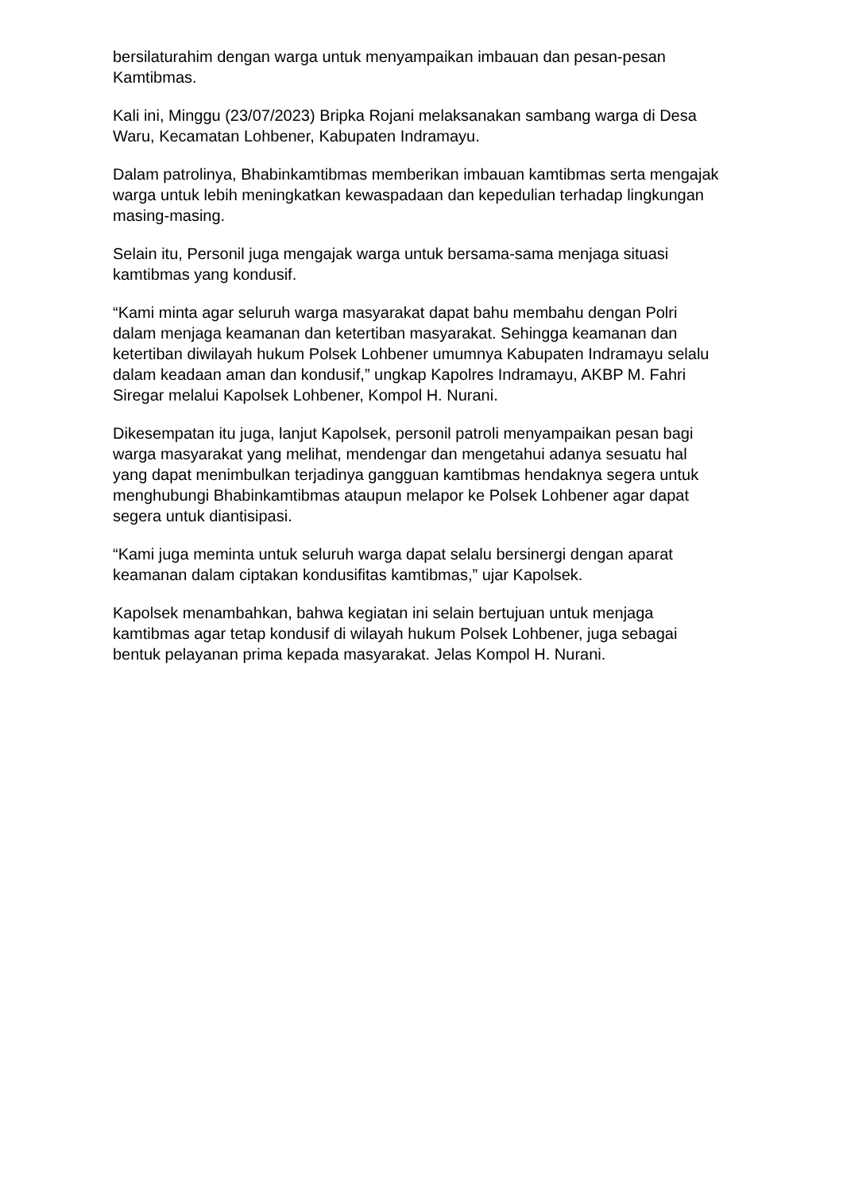bersilaturahim dengan warga untuk menyampaikan imbauan dan pesan-pesan Kamtibmas.
Kali ini, Minggu (23/07/2023) Bripka Rojani melaksanakan sambang warga di Desa Waru, Kecamatan Lohbener, Kabupaten Indramayu.
Dalam patrolinya, Bhabinkamtibmas memberikan imbauan kamtibmas serta mengajak warga untuk lebih meningkatkan kewaspadaan dan kepedulian terhadap lingkungan masing-masing.
Selain itu, Personil juga mengajak warga untuk bersama-sama menjaga situasi kamtibmas yang kondusif.
“Kami minta agar seluruh warga masyarakat dapat bahu membahu dengan Polri dalam menjaga keamanan dan ketertiban masyarakat. Sehingga keamanan dan ketertiban diwilayah hukum Polsek Lohbener umumnya Kabupaten Indramayu selalu dalam keadaan aman dan kondusif,” ungkap Kapolres Indramayu, AKBP M. Fahri Siregar melalui Kapolsek Lohbener, Kompol H. Nurani.
Dikesempatan itu juga, lanjut Kapolsek, personil patroli menyampaikan pesan bagi warga masyarakat yang melihat, mendengar dan mengetahui adanya sesuatu hal yang dapat menimbulkan terjadinya gangguan kamtibmas hendaknya segera untuk menghubungi Bhabinkamtibmas ataupun melapor ke Polsek Lohbener agar dapat segera untuk diantisipasi.
“Kami juga meminta untuk seluruh warga dapat selalu bersinergi dengan aparat keamanan dalam ciptakan kondusifitas kamtibmas,” ujar Kapolsek.
Kapolsek menambahkan, bahwa kegiatan ini selain bertujuan untuk menjaga kamtibmas agar tetap kondusif di wilayah hukum Polsek Lohbener, juga sebagai bentuk pelayanan prima kepada masyarakat. Jelas Kompol H. Nurani.